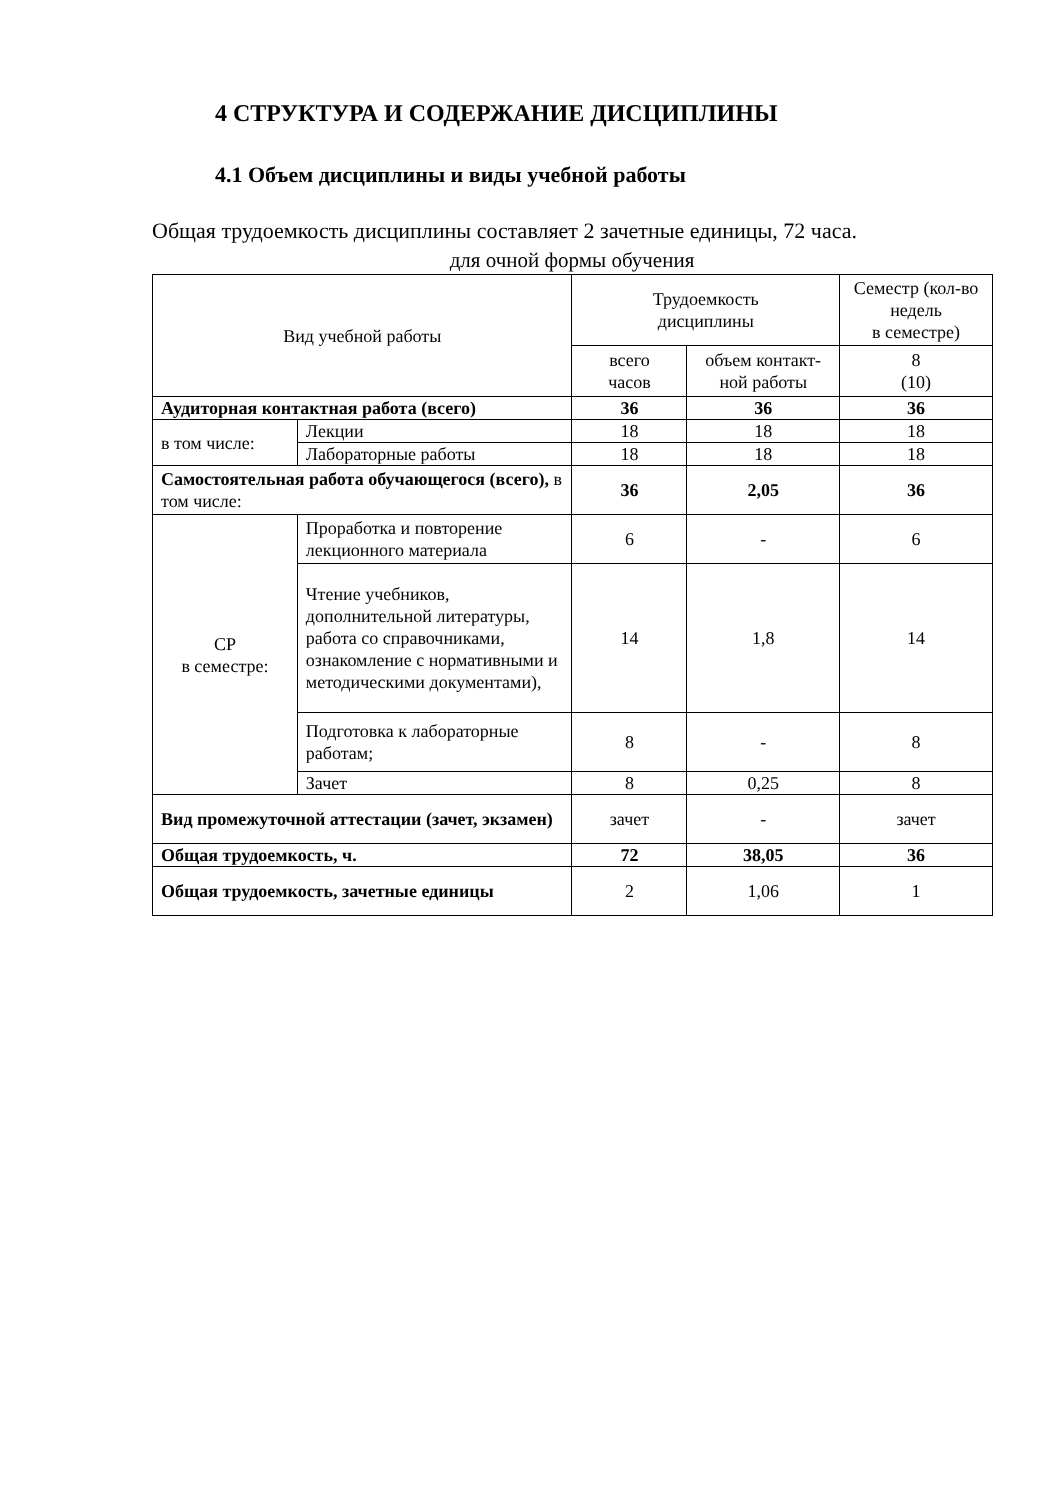4 СТРУКТУРА И СОДЕРЖАНИЕ ДИСЦИПЛИНЫ
4.1 Объем дисциплины и виды учебной работы
Общая трудоемкость дисциплины составляет 2 зачетные единицы, 72 часа.
для очной формы обучения
| Вид учебной работы | | Трудоемкость дисциплины | | Семестр (кол-во недель в семестре) |
| --- | --- | --- | --- | --- |
| | | всего часов | объем контакт-ной работы | 8 (10) |
| Аудиторная контактная работа (всего) | | 36 | 36 | 36 |
| в том числе: | Лекции | 18 | 18 | 18 |
| | Лабораторные работы | 18 | 18 | 18 |
| Самостоятельная работа обучающегося (всего), в том числе: | | 36 | 2,05 | 36 |
| СР в семестре: | Проработка и повторение лекционного материала | 6 | - | 6 |
| | Чтение учебников, дополнительной литературы, работа со справочниками, ознакомление с нормативными и методическими документами), | 14 | 1,8 | 14 |
| | Подготовка к лабораторные работам; | 8 | - | 8 |
| | Зачет | 8 | 0,25 | 8 |
| Вид промежуточной аттестации (зачет, экзамен) | | зачет | - | зачет |
| Общая трудоемкость, ч. | | 72 | 38,05 | 36 |
| Общая трудоемкость, зачетные единицы | | 2 | 1,06 | 1 |